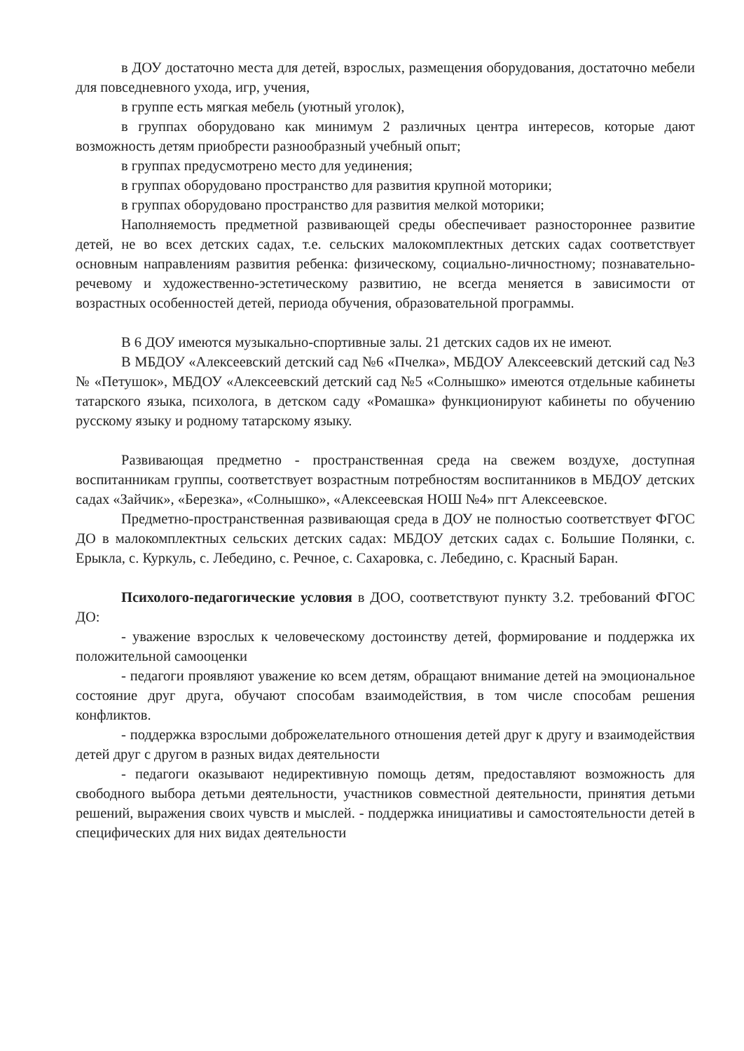в ДОУ достаточно места для детей, взрослых, размещения оборудования, достаточно мебели для повседневного ухода, игр, учения,
в группе есть мягкая мебель (уютный уголок),
в группах оборудовано как минимум 2 различных центра интересов, которые дают возможность детям приобрести разнообразный учебный опыт;
в группах предусмотрено место для уединения;
в группах оборудовано пространство для развития крупной моторики;
в группах оборудовано пространство для развития мелкой моторики;
Наполняемость предметной развивающей среды обеспечивает разностороннее развитие детей, не во всех детских садах, т.е. сельских малокомплектных детских садах соответствует основным направлениям развития ребенка: физическому, социально-личностному; познавательно-речевому и художественно-эстетическому развитию, не всегда меняется в зависимости от возрастных особенностей детей, периода обучения, образовательной программы.
В 6 ДОУ имеются музыкально-спортивные залы. 21 детских садов их не имеют.
В МБДОУ «Алексеевский детский сад №6 «Пчелка», МБДОУ Алексеевский детский сад №3 № «Петушок», МБДОУ «Алексеевский детский сад №5 «Солнышко» имеются отдельные кабинеты татарского языка, психолога, в детском саду «Ромашка» функционируют кабинеты по обучению русскому языку и родному татарскому языку.
Развивающая предметно - пространственная среда на свежем воздухе, доступная воспитанникам группы, соответствует возрастным потребностям воспитанников в МБДОУ детских садах «Зайчик», «Березка», «Солнышко», «Алексеевская НОШ №4» пгт Алексеевское.
Предметно-пространственная развивающая среда в ДОУ не полностью соответствует ФГОС ДО в малокомплектных сельских детских садах: МБДОУ детских садах с. Большие Полянки, с. Ерыкла, с. Куркуль, с. Лебедино, с. Речное, с. Сахаровка, с. Лебедино, с. Красный Баран.
Психолого-педагогические условия в ДОО, соответствуют пункту 3.2. требований ФГОС ДО:
- уважение взрослых к человеческому достоинству детей, формирование и поддержка их положительной самооценки
- педагоги проявляют уважение ко всем детям, обращают внимание детей на эмоциональное состояние друг друга, обучают способам взаимодействия, в том числе способам решения конфликтов.
- поддержка взрослыми доброжелательного отношения детей друг к другу и взаимодействия детей друг с другом в разных видах деятельности
- педагоги оказывают недирективную помощь детям, предоставляют возможность для свободного выбора детьми деятельности, участников совместной деятельности, принятия детьми решений, выражения своих чувств и мыслей. - поддержка инициативы и самостоятельности детей в специфических для них видах деятельности